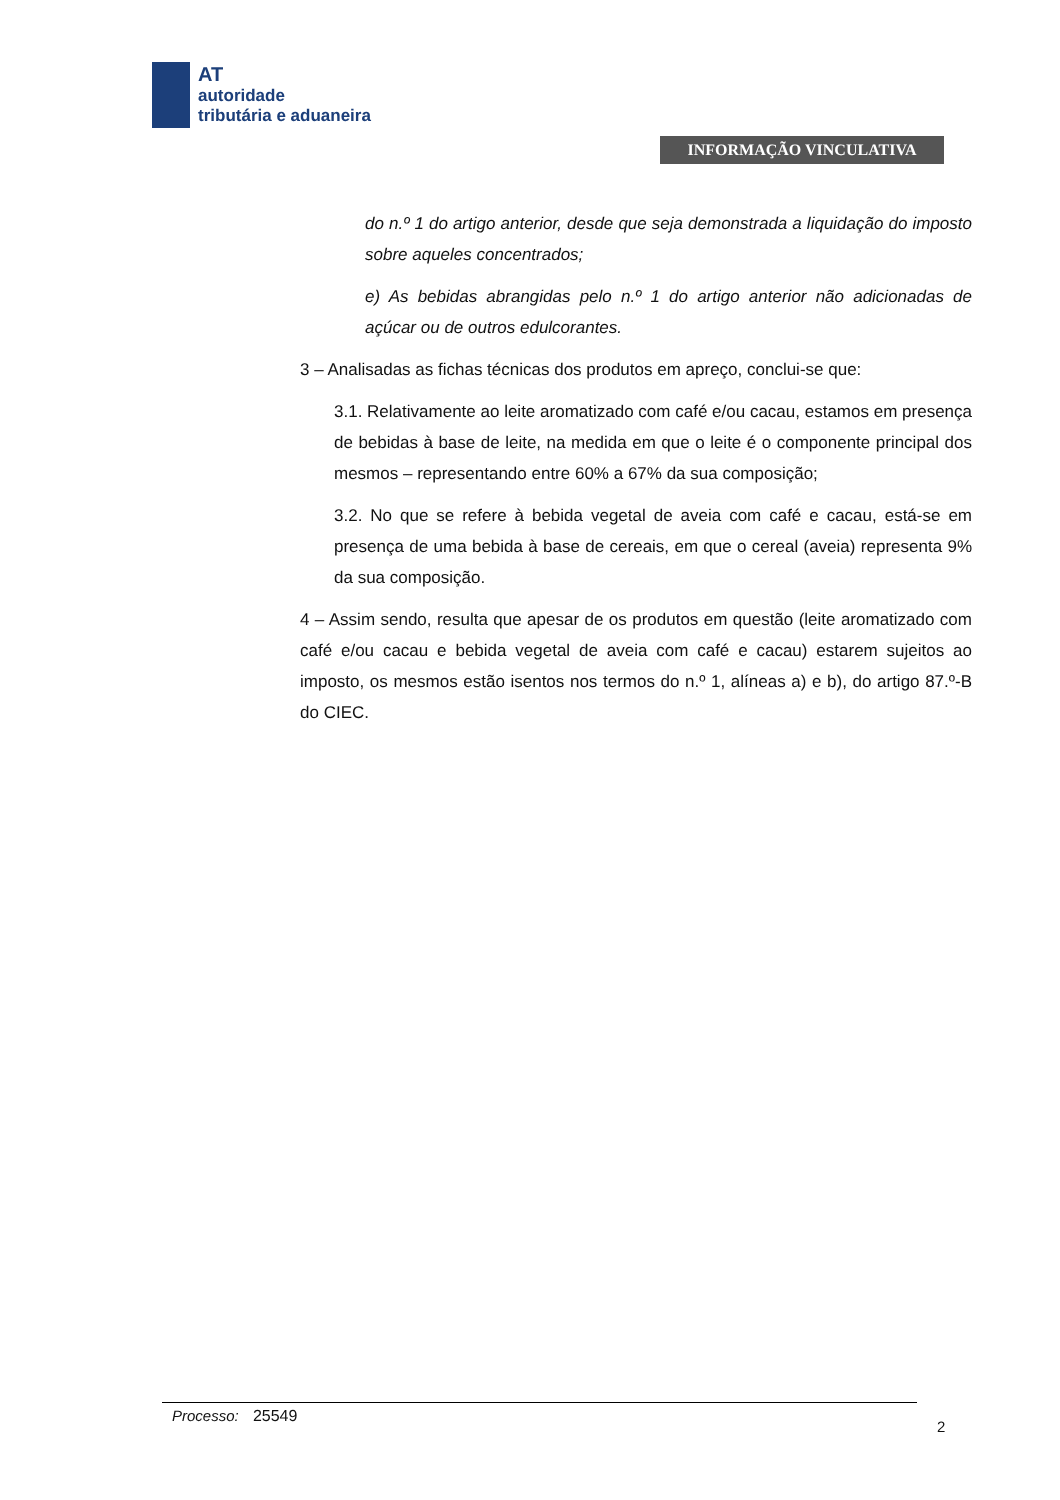AT
autoridade
tributária e aduaneira
INFORMAÇÃO VINCULATIVA
do n.º 1 do artigo anterior, desde que seja demonstrada a liquidação do imposto sobre aqueles concentrados;
e) As bebidas abrangidas pelo n.º 1 do artigo anterior não adicionadas de açúcar ou de outros edulcorantes.
3 – Analisadas as fichas técnicas dos produtos em apreço, conclui-se que:
3.1. Relativamente ao leite aromatizado com café e/ou cacau, estamos em presença de bebidas à base de leite, na medida em que o leite é o componente principal dos mesmos – representando entre 60% a 67% da sua composição;
3.2. No que se refere à bebida vegetal de aveia com café e cacau, está-se em presença de uma bebida à base de cereais, em que o cereal (aveia) representa 9% da sua composição.
4 – Assim sendo, resulta que apesar de os produtos em questão (leite aromatizado com café e/ou cacau e bebida vegetal de aveia com café e cacau) estarem sujeitos ao imposto, os mesmos estão isentos nos termos do n.º 1, alíneas a) e b), do artigo 87.º-B do CIEC.
Processo: 25549
2